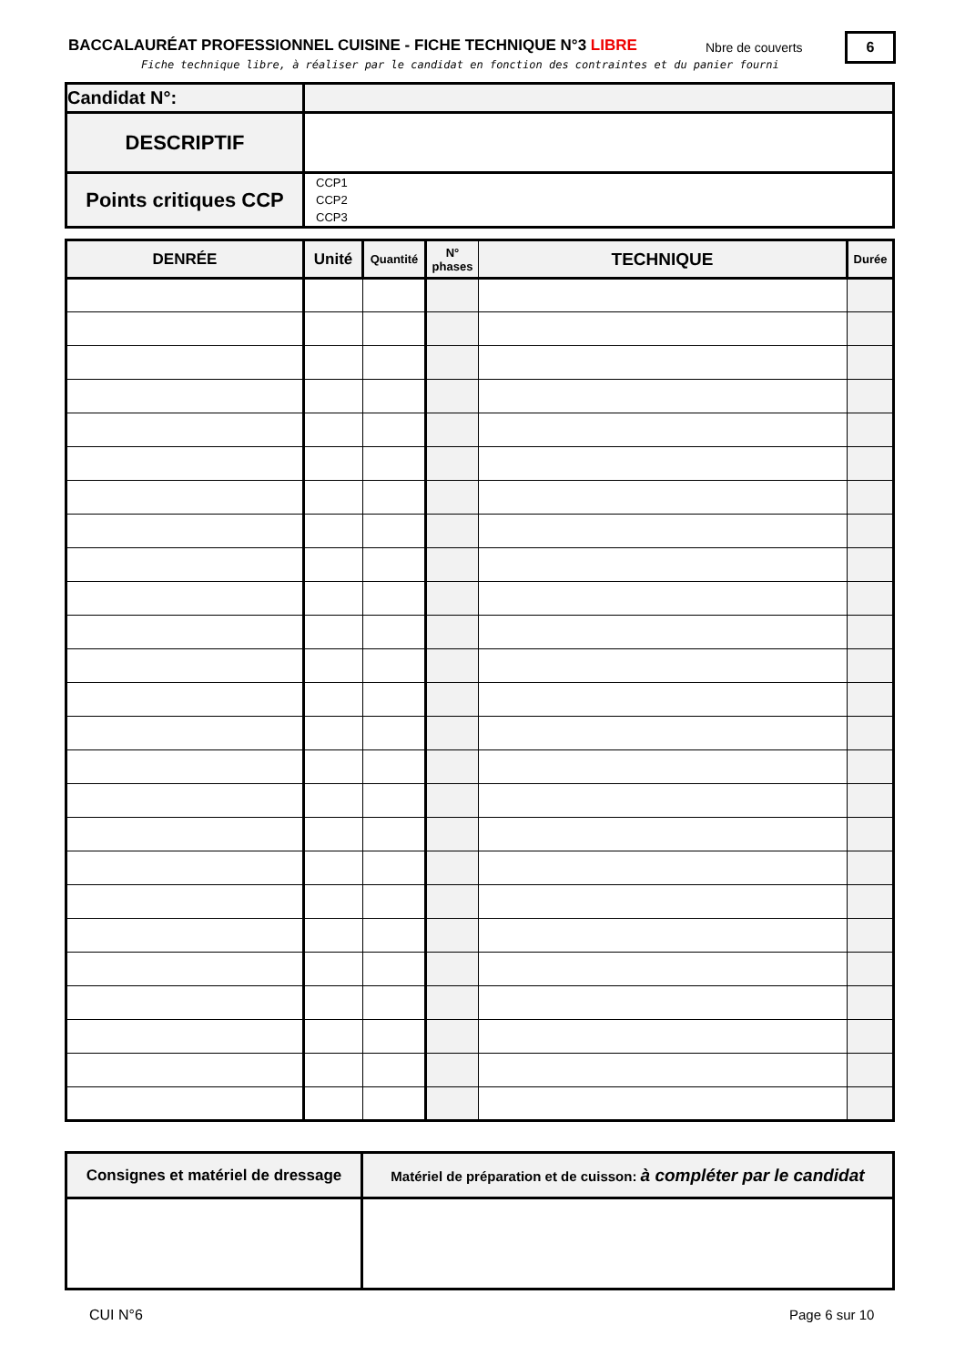BACCALAURÉAT PROFESSIONNEL CUISINE - FICHE TECHNIQUE N°3 LIBRE
Nbre de couverts 6
Fiche technique libre, à réaliser par le candidat en fonction des contraintes et du panier fourni
| Candidat N°: | |
| DESCRIPTIF | |
| Points critiques CCP | CCP1 CCP2 CCP3 |
| DENRÉE | Unité | Quantité | N° phases | TECHNIQUE | Durée |
| --- | --- | --- | --- | --- | --- |
| Consignes et matériel de dressage | Matériel de préparation et de cuisson: à compléter par le candidat |
CUI N°6 Page 6 sur 10